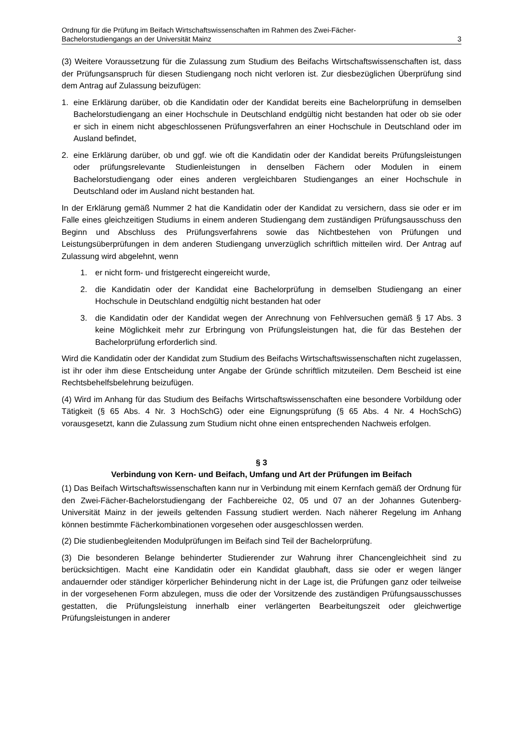Ordnung für die Prüfung im Beifach Wirtschaftswissenschaften im Rahmen des Zwei-Fächer-
Bachelorstudiengangs an der Universität Mainz 3
(3) Weitere Voraussetzung für die Zulassung zum Studium des Beifachs Wirtschaftswissen­schaften ist, dass der Prüfungsanspruch für diesen Studiengang noch nicht verloren ist. Zur diesbezüglichen Überprüfung sind dem Antrag auf Zulassung beizufügen:
1. eine Erklärung darüber, ob die Kandidatin oder der Kandidat bereits eine Bachelorprüfung in demselben Bachelorstudiengang an einer Hochschule in Deutschland endgültig nicht bestanden hat oder ob sie oder er sich in einem nicht abgeschlossenen Prüfungsverfah­ren an einer Hochschule in Deutschland oder im Ausland befindet,
2. eine Erklärung darüber, ob und ggf. wie oft die Kandidatin oder der Kandidat bereits Prü­fungsleistungen oder prüfungsrelevante Studienleistungen in denselben Fächern oder Modulen in einem Bachelorstudiengang oder eines anderen vergleichbaren Studiengan­ges an einer Hochschule in Deutschland oder im Ausland nicht bestanden hat.
In der Erklärung gemäß Nummer 2 hat die Kandidatin oder der Kandidat zu versichern, dass sie oder er im Falle eines gleichzeitigen Studiums in einem anderen Studiengang dem zu­ständigen Prüfungsausschuss den Beginn und Abschluss des Prüfungsverfahrens sowie das Nichtbestehen von Prüfungen und Leistungsüberprüfungen in dem anderen Studiengang unverzüglich schriftlich mitteilen wird. Der Antrag auf Zulassung wird abgelehnt, wenn
1. er nicht form- und fristgerecht eingereicht wurde,
2. die Kandidatin oder der Kandidat eine Bachelorprüfung in demselben Studiengang an einer Hochschule in Deutschland endgültig nicht bestanden hat oder
3. die Kandidatin oder der Kandidat wegen der Anrechnung von Fehlversuchen gemäß § 17 Abs. 3 keine Möglichkeit mehr zur Erbringung von Prüfungsleistungen hat, die für das Bestehen der Bachelorprüfung erforderlich sind.
Wird die Kandidatin oder der Kandidat zum Studium des Beifachs Wirtschaftswissenschaften nicht zugelassen, ist ihr oder ihm diese Entscheidung unter Angabe der Gründe schriftlich mitzuteilen. Dem Bescheid ist eine Rechtsbehelfsbelehrung beizufügen.
(4) Wird im Anhang für das Studium des Beifachs Wirtschaftswissenschaften eine besondere Vorbildung oder Tätigkeit (§ 65 Abs. 4 Nr. 3 HochSchG) oder eine Eignungsprüfung (§ 65 Abs. 4 Nr. 4 HochSchG) vorausgesetzt, kann die Zulassung zum Studium nicht ohne einen entsprechenden Nachweis erfolgen.
§ 3
Verbindung von Kern- und Beifach, Umfang und Art der Prüfungen im Beifach
(1) Das Beifach Wirtschaftswissenschaften kann nur in Verbindung mit einem Kernfach ge­mäß der Ordnung für den Zwei-Fächer-Bachelorstudiengang der Fachbereiche 02, 05 und 07 an der Johannes Gutenberg-Universität Mainz in der jeweils geltenden Fassung studiert werden. Nach näherer Regelung im Anhang können bestimmte Fächerkombinationen vorge­sehen oder ausgeschlossen werden.
(2) Die studienbegleitenden Modulprüfungen im Beifach sind Teil der Bachelorprüfung.
(3) Die besonderen Belange behinderter Studierender zur Wahrung ihrer Chancengleichheit sind zu berücksichtigen. Macht eine Kandidatin oder ein Kandidat glaubhaft, dass sie oder er wegen länger andauernder oder ständiger körperlicher Behinderung nicht in der Lage ist, die Prüfungen ganz oder teilweise in der vorgesehenen Form abzulegen, muss die oder der Vorsitzende des zuständigen Prüfungsausschusses gestatten, die Prüfungsleistung inner­halb einer verlängerten Bearbeitungszeit oder gleichwertige Prüfungsleistungen in anderer